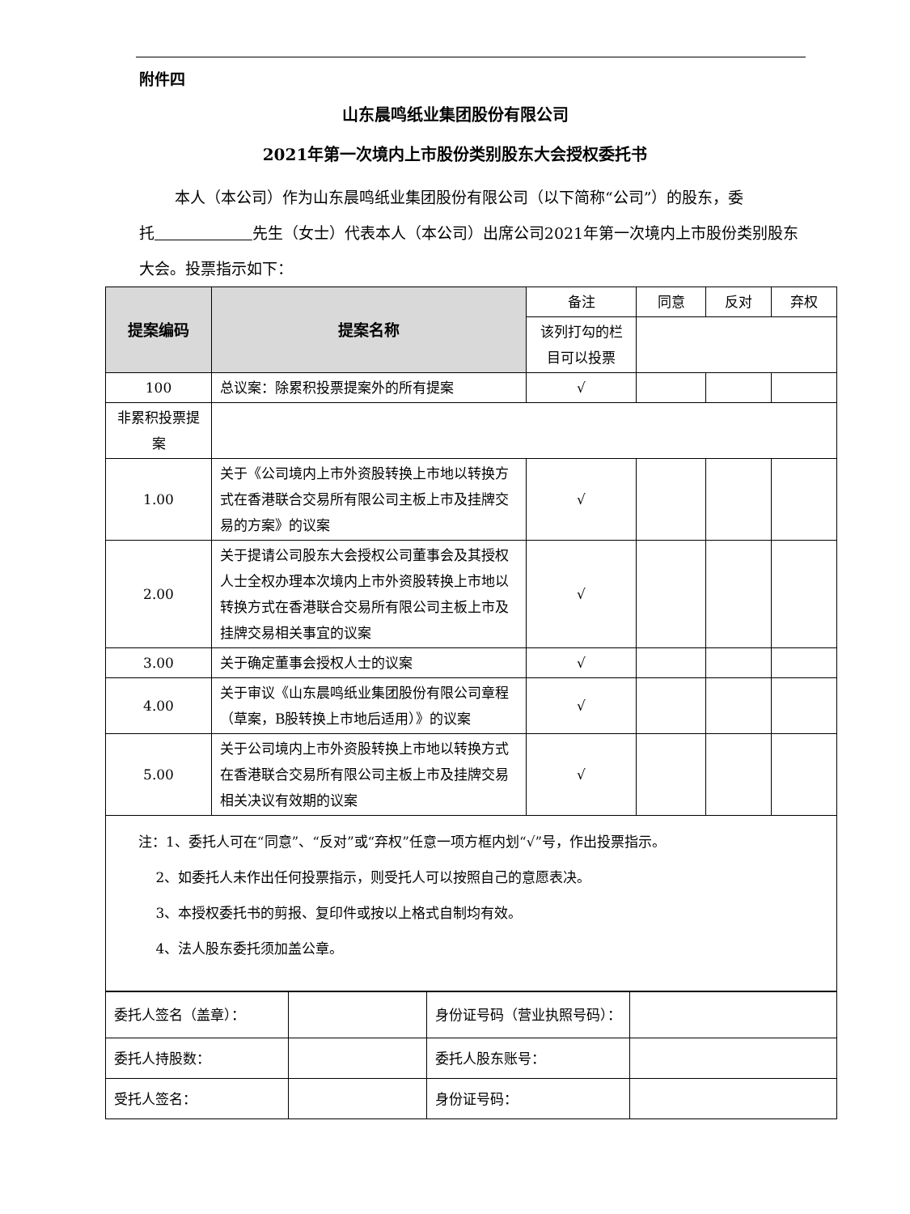附件四
山东晨鸣纸业集团股份有限公司
2021年第一次境内上市股份类别股东大会授权委托书
本人（本公司）作为山东晨鸣纸业集团股份有限公司（以下简称“公司”）的股东，委托 先生（女士）代表本人（本公司）出席公司2021年第一次境内上市股份类别股东大会。投票指示如下：
| 提案编码 | 提案名称 | 备注 | 同意 | 反对 | 弃权 |
| | | 该列打勾的栏目可以投票 | | | |
| 100 | 总议案：除累积投票提案外的所有提案 | √ | | | |
| 非累积投票提案 | | | | | |
| 1.00 | 关于《公司境内上市外资股转换上市地以转换方式在香港联合交易所有限公司主板上市及挂牌交易的方案》的议案 | √ | | | |
| 2.00 | 关于提请公司股东大会授权公司董事会及其授权人士全权办理本次境内上市外资股转换上市地以转换方式在香港联合交易所有限公司主板上市及挂牌交易相关事宜的议案 | √ | | | |
| 3.00 | 关于确定董事会授权人士的议案 | √ | | | |
| 4.00 | 关于审议《山东晨鸣纸业集团股份有限公司章程（草案，B股转换上市地后适用）》的议案 | √ | | | |
| 5.00 | 关于公司境内上市外资股转换上市地以转换方式在香港联合交易所有限公司主板上市及挂牌交易相关决议有效期的议案 | √ | | | |
| 注：1、委托人可在“同意”、“反对”或“弃权”任意一项方框内划“√”号，作出投票指示。 2、如委托人未作出任何投票指示，则受托人可以按照自己的意愿表决。 3、本授权委托书的剪报、复印件或按以上格式自制均有效。 4、法人股东委托须加盖公章。 | | | | | |
| 委托人签名（盖章）： | | 身份证号码（营业执照号码）： | |
| 委托人持股数： | | 委托人股东账号： | |
| 受托人签名： | | 身份证号码： | |